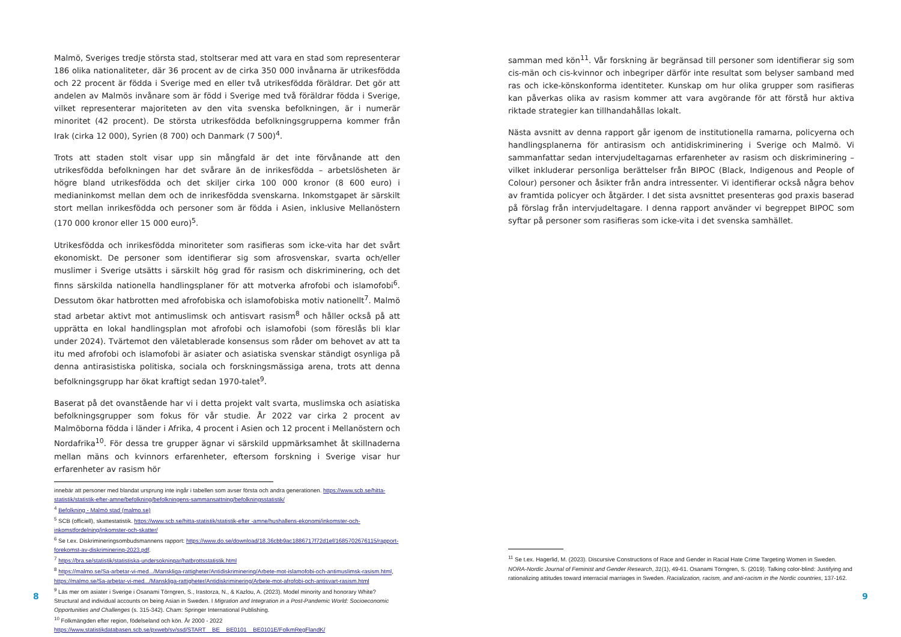Malmö, Sveriges tredje största stad, stoltserar med att vara en stad som representerar 186 olika nationaliteter, där 36 procent av de cirka 350 000 invånarna är utrikesfödda och 22 procent är födda i Sverige med en eller två utrikesfödda föräldrar. Det gör att andelen av Malmös invånare som är född i Sverige med två föräldrar födda i Sverige, vilket representerar majoriteten av den vita svenska befolkningen, är i numerär minoritet (42 procent). De största utrikesfödda befolkningsgrupperna kommer från Irak (cirka 12 000), Syrien (8 700) och Danmark (7 500)<sup>4</sup>.
Trots att staden stolt visar upp sin mångfald är det inte förvånande att den utrikesfödda befolkningen har det svårare än de inrikesfödda – arbetslösheten är högre bland utrikesfödda och det skiljer cirka 100 000 kronor (8 600 euro) i medianinkomst mellan dem och de inrikesfödda svenskarna. Inkomstgapet är särskilt stort mellan inrikesfödda och personer som är födda i Asien, inklusive Mellanöstern (170 000 kronor eller 15 000 euro)<sup>5</sup>.
Utrikesfödda och inrikesfödda minoriteter som rasifieras som icke-vita har det svårt ekonomiskt. De personer som identifierar sig som afrosvenskar, svarta och/eller muslimer i Sverige utsätts i särskilt hög grad för rasism och diskriminering, och det finns särskilda nationella handlingsplaner för att motverka afrofobi och islamofobi<sup>6</sup>. Dessutom ökar hatbrotten med afrofobiska och islamofobiska motiv nationellt<sup>7</sup>. Malmö stad arbetar aktivt mot antimuslimsk och antisvart rasism<sup>8</sup> och håller också på att upprätta en lokal handlingsplan mot afrofobi och islamofobi (som föreslås bli klar under 2024). Tvärtemot den väletablerade konsensus som råder om behovet av att ta itu med afrofobi och islamofobi är asiater och asiatiska svenskar ständigt osynliga på denna antirasistiska politiska, sociala och forskningsmässiga arena, trots att denna befolkningsgrupp har ökat kraftigt sedan 1970-talet<sup>9</sup>.
Baserat på det ovanstående har vi i detta projekt valt svarta, muslimska och asiatiska befolkningsgrupper som fokus för vår studie. År 2022 var cirka 2 procent av Malmöborna födda i länder i Afrika, 4 procent i Asien och 12 procent i Mellanöstern och Nordafrika<sup>10</sup>. För dessa tre grupper ägnar vi särskild uppmärksamhet åt skillnaderna mellan mäns och kvinnors erfarenheter, eftersom forskning i Sverige visar hur erfarenheter av rasism hör
innebär att personer med blandat ursprung inte ingår i tabellen som avser första och andra generationen. https://www.scb.se/hitta-statistik/statistik-efter-amne/befolkning/befolkningens-sammansattning/befolkningsstatistik/
<sup>4</sup> Befolkning - Malmö stad (malmo.se)
<sup>5</sup> SCB (officiell), skattestatistik. https://www.scb.se/hitta-statistik/statistik-efter -amne/hushallens-ekonomi/inkomster-och-inkomstfordelning/inkomster-och-skatter/
<sup>6</sup> Se t.ex. Diskrimineringsombudsmannens rapport: https://www.do.se/download/18.36cbb9ac1886717f72d1ef/1685702676115/rapport-forekomst-av-diskriminering-2023.pdf.
<sup>7</sup> https://bra.se/statistik/statistiska-undersokningar/hatbrottsstatistik.html
<sup>8</sup> https://malmo.se/Sa-arbetar-vi-med.../Manskliga-rattigheter/Antidiskriminering/Arbete-mot-islamofobi-och-antimuslimsk-rasism.html, https://malmo.se/Sa-arbetar-vi-med.../Manskliga-rattigheter/Antidiskriminering/Arbete-mot-afrofobi-och-antisvart-rasism.html
<sup>9</sup> Läs mer om asiater i Sverige i Osanami Törngren, S., Irastorza, N., & Kazlou, A. (2023). Model minority and honorary White? Structural and individual accounts on being Asian in Sweden. I Migration and Integration in a Post-Pandemic World: Socioeconomic Opportunities and Challenges (s. 315-342). Cham: Springer International Publishing.
<sup>10</sup> Folkmängden efter region, födelseland och kön. År 2000 - 2022
https://www.statistikdatabasen.scb.se/pxweb/sv/ssd/START__BE__BE0101__BE0101E/FolkmRegFlandK/
8
samman med kön<sup>11</sup>. Vår forskning är begränsad till personer som identifierar sig som cis-män och cis-kvinnor och inbegriper därför inte resultat som belyser samband med ras och icke-könskonforma identiteter. Kunskap om hur olika grupper som rasifieras kan påverkas olika av rasism kommer att vara avgörande för att förstå hur aktiva riktade strategier kan tillhandahållas lokalt.
Nästa avsnitt av denna rapport går igenom de institutionella ramarna, policyerna och handlingsplanerna för antirasism och antidiskriminering i Sverige och Malmö. Vi sammanfattar sedan intervjudeltagarnas erfarenheter av rasism och diskriminering – vilket inkluderar personliga berättelser från BIPOC (Black, Indigenous and People of Colour) personer och åsikter från andra intressenter. Vi identifierar också några behov av framtida policyer och åtgärder. I det sista avsnittet presenteras god praxis baserad på förslag från intervjudeltagare. I denna rapport använder vi begreppet BIPOC som syftar på personer som rasifieras som icke-vita i det svenska samhället.
<sup>11</sup> Se t.ex. Hagerlid, M. (2023). Discursive Constructions of Race and Gender in Racial Hate Crime Targeting Women in Sweden. NORA-Nordic Journal of Feminist and Gender Research, 31(1), 49-61. Osanami Törngren, S. (2019). Talking color-blind: Justifying and rationalizing attitudes toward interracial marriages in Sweden. Racialization, racism, and anti-racism in the Nordic countries, 137-162.
9